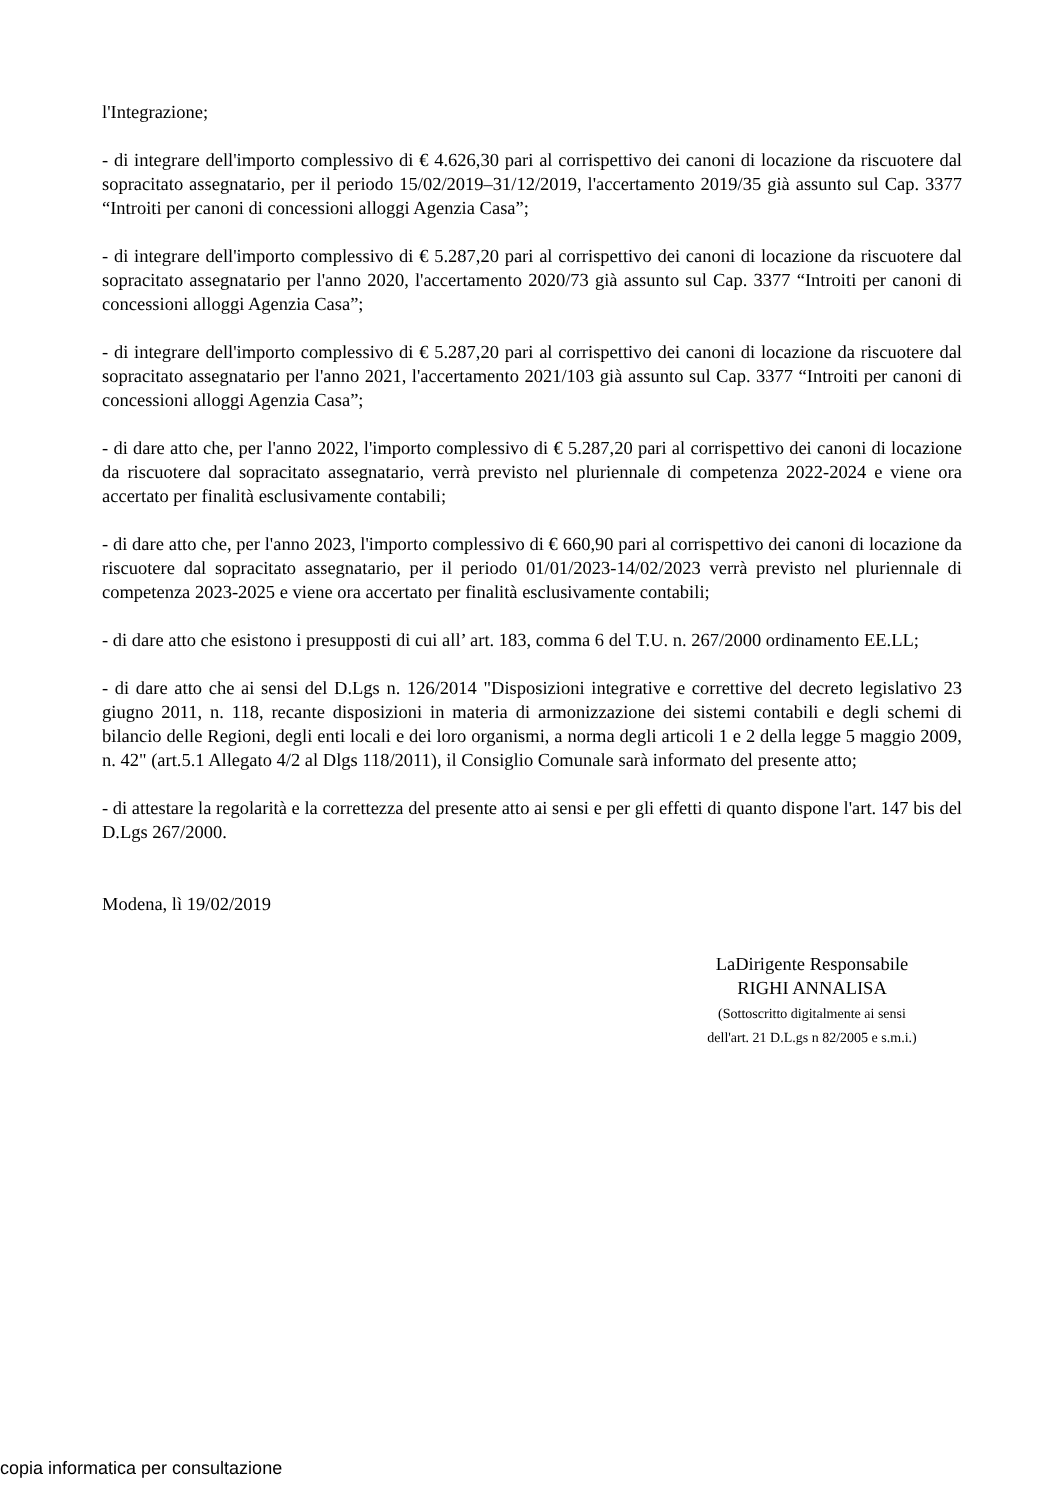l'Integrazione;
- di integrare dell'importo complessivo di € 4.626,30 pari al corrispettivo dei canoni di locazione da riscuotere dal sopracitato assegnatario, per il periodo 15/02/2019–31/12/2019, l'accertamento 2019/35 già assunto sul Cap. 3377 “Introiti per canoni di concessioni alloggi Agenzia Casa”;
- di integrare dell'importo complessivo di € 5.287,20 pari al corrispettivo dei canoni di locazione da riscuotere dal sopracitato assegnatario per l'anno 2020, l'accertamento 2020/73 già assunto sul Cap. 3377 “Introiti per canoni di concessioni alloggi Agenzia Casa”;
- di integrare dell'importo complessivo di € 5.287,20 pari al corrispettivo dei canoni di locazione da riscuotere dal sopracitato assegnatario per l'anno 2021, l'accertamento 2021/103 già assunto sul Cap. 3377 “Introiti per canoni di concessioni alloggi Agenzia Casa”;
- di dare atto che, per l'anno 2022, l'importo complessivo di € 5.287,20 pari al corrispettivo dei canoni di locazione da riscuotere dal sopracitato assegnatario, verrà previsto nel pluriennale di competenza 2022-2024 e viene ora accertato per finalità esclusivamente contabili;
- di dare atto che, per l'anno 2023, l'importo complessivo di € 660,90 pari al corrispettivo dei canoni di locazione da riscuotere dal sopracitato assegnatario, per il periodo 01/01/2023-14/02/2023 verrà previsto nel pluriennale di competenza 2023-2025 e viene ora accertato per finalità esclusivamente contabili;
- di dare atto che esistono i presupposti di cui all’ art. 183, comma 6 del T.U. n. 267/2000 ordinamento EE.LL;
- di dare atto che ai sensi del D.Lgs n. 126/2014 "Disposizioni integrative e correttive del decreto legislativo 23 giugno 2011, n. 118, recante disposizioni in materia di armonizzazione dei sistemi contabili e degli schemi di bilancio delle Regioni, degli enti locali e dei loro organismi, a norma degli articoli 1 e 2 della legge 5 maggio 2009, n. 42" (art.5.1 Allegato 4/2 al Dlgs 118/2011), il Consiglio Comunale sarà informato del presente atto;
- di attestare la regolarità e la correttezza del presente atto ai sensi e per gli effetti di quanto dispone l'art. 147 bis del D.Lgs 267/2000.
Modena, lì 19/02/2019
LaDirigente Responsabile
RIGHI ANNALISA
(Sottoscritto digitalmente ai sensi
dell'art. 21 D.L.gs n 82/2005 e s.m.i.)
copia informatica per consultazione